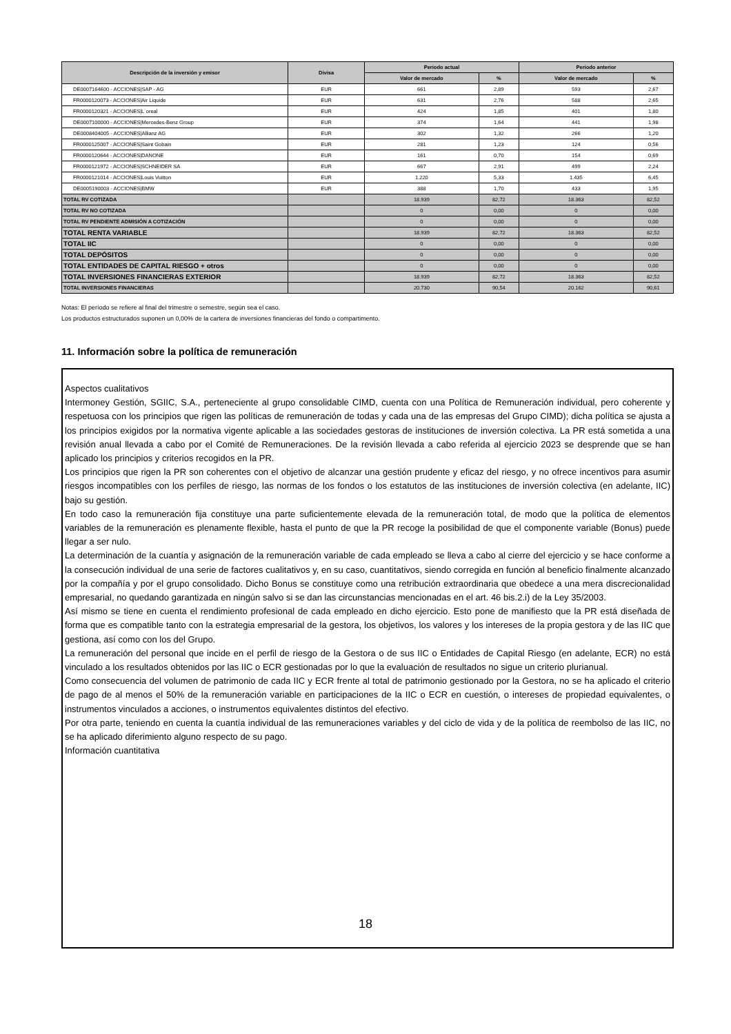| Descripción de la inversión y emisor | Divisa | Periodo actual | | Periodo anterior | |
| --- | --- | --- | --- | --- | --- |
| | | Valor de mercado | % | Valor de mercado | % |
| DE0007164600 - ACCIONES/SAP - AG | EUR | 661 | 2,89 | 593 | 2,67 |
| FR0000120073 - ACCIONES/Air Liquide | EUR | 631 | 2,76 | 588 | 2,65 |
| FR0000120321 - ACCIONES/L´oreal | EUR | 424 | 1,85 | 401 | 1,80 |
| DE0007100000 - ACCIONES/Mercedes-Benz Group | EUR | 374 | 1,64 | 441 | 1,98 |
| DE0008404005 - ACCIONES/Allianz AG | EUR | 302 | 1,32 | 266 | 1,20 |
| FR0000125007 - ACCIONES/Saint Gobain | EUR | 281 | 1,23 | 124 | 0,56 |
| FR0000120644 - ACCIONES/DANONE | EUR | 161 | 0,70 | 154 | 0,69 |
| FR0000121972 - ACCIONES/SCHNEIDER SA | EUR | 667 | 2,91 | 499 | 2,24 |
| FR0000121014 - ACCIONES/Louis Vuitton | EUR | 1.220 | 5,33 | 1.435 | 6,45 |
| DE0005190003 - ACCIONES/BMW | EUR | 388 | 1,70 | 433 | 1,95 |
| TOTAL RV COTIZADA | | 18.939 | 82,72 | 18.363 | 82,52 |
| TOTAL RV NO COTIZADA | | 0 | 0,00 | 0 | 0,00 |
| TOTAL RV PENDIENTE ADMISIÓN A COTIZACIÓN | | 0 | 0,00 | 0 | 0,00 |
| TOTAL RENTA VARIABLE | | 18.939 | 82,72 | 18.363 | 82,52 |
| TOTAL IIC | | 0 | 0,00 | 0 | 0,00 |
| TOTAL DEPÓSITOS | | 0 | 0,00 | 0 | 0,00 |
| TOTAL ENTIDADES DE CAPITAL RIESGO + otros | | 0 | 0,00 | 0 | 0,00 |
| TOTAL INVERSIONES FINANCIERAS EXTERIOR | | 18.939 | 82,72 | 18.363 | 82,52 |
| TOTAL INVERSIONES FINANCIERAS | | 20.730 | 90,54 | 20.162 | 90,61 |
Notas: El período se refiere al final del trimestre o semestre, según sea el caso.
Los productos estructurados suponen un 0,00% de la cartera de inversiones financieras del fondo o compartimento.
11. Información sobre la política de remuneración
Aspectos cualitativos
Intermoney Gestión, SGIIC, S.A., perteneciente al grupo consolidable CIMD, cuenta con una Política de Remuneración individual, pero coherente y respetuosa con los principios que rigen las políticas de remuneración de todas y cada una de las empresas del Grupo CIMD); dicha política se ajusta a los principios exigidos por la normativa vigente aplicable a las sociedades gestoras de instituciones de inversión colectiva. La PR está sometida a una revisión anual llevada a cabo por el Comité de Remuneraciones. De la revisión llevada a cabo referida al ejercicio 2023 se desprende que se han aplicado los principios y criterios recogidos en la PR.
Los principios que rigen la PR son coherentes con el objetivo de alcanzar una gestión prudente y eficaz del riesgo, y no ofrece incentivos para asumir riesgos incompatibles con los perfiles de riesgo, las normas de los fondos o los estatutos de las instituciones de inversión colectiva (en adelante, IIC) bajo su gestión.
En todo caso la remuneración fija constituye una parte suficientemente elevada de la remuneración total, de modo que la política de elementos variables de la remuneración es plenamente flexible, hasta el punto de que la PR recoge la posibilidad de que el componente variable (Bonus) puede llegar a ser nulo.
La determinación de la cuantía y asignación de la remuneración variable de cada empleado se lleva a cabo al cierre del ejercicio y se hace conforme a la consecución individual de una serie de factores cualitativos y, en su caso, cuantitativos, siendo corregida en función al beneficio finalmente alcanzado por la compañía y por el grupo consolidado. Dicho Bonus se constituye como una retribución extraordinaria que obedece a una mera discrecionalidad empresarial, no quedando garantizada en ningún salvo si se dan las circunstancias mencionadas en el art. 46 bis.2.i) de la Ley 35/2003.
Así mismo se tiene en cuenta el rendimiento profesional de cada empleado en dicho ejercicio. Esto pone de manifiesto que la PR está diseñada de forma que es compatible tanto con la estrategia empresarial de la gestora, los objetivos, los valores y los intereses de la propia gestora y de las IIC que gestiona, así como con los del Grupo.
La remuneración del personal que incide en el perfil de riesgo de la Gestora o de sus IIC o Entidades de Capital Riesgo (en adelante, ECR) no está vinculado a los resultados obtenidos por las IIC o ECR gestionadas por lo que la evaluación de resultados no sigue un criterio plurianual.
Como consecuencia del volumen de patrimonio de cada IIC y ECR frente al total de patrimonio gestionado por la Gestora, no se ha aplicado el criterio de pago de al menos el 50% de la remuneración variable en participaciones de la IIC o ECR en cuestión, o intereses de propiedad equivalentes, o instrumentos vinculados a acciones, o instrumentos equivalentes distintos del efectivo.
Por otra parte, teniendo en cuenta la cuantía individual de las remuneraciones variables y del ciclo de vida y de la política de reembolso de las IIC, no se ha aplicado diferimiento alguno respecto de su pago.
Información cuantitativa
18